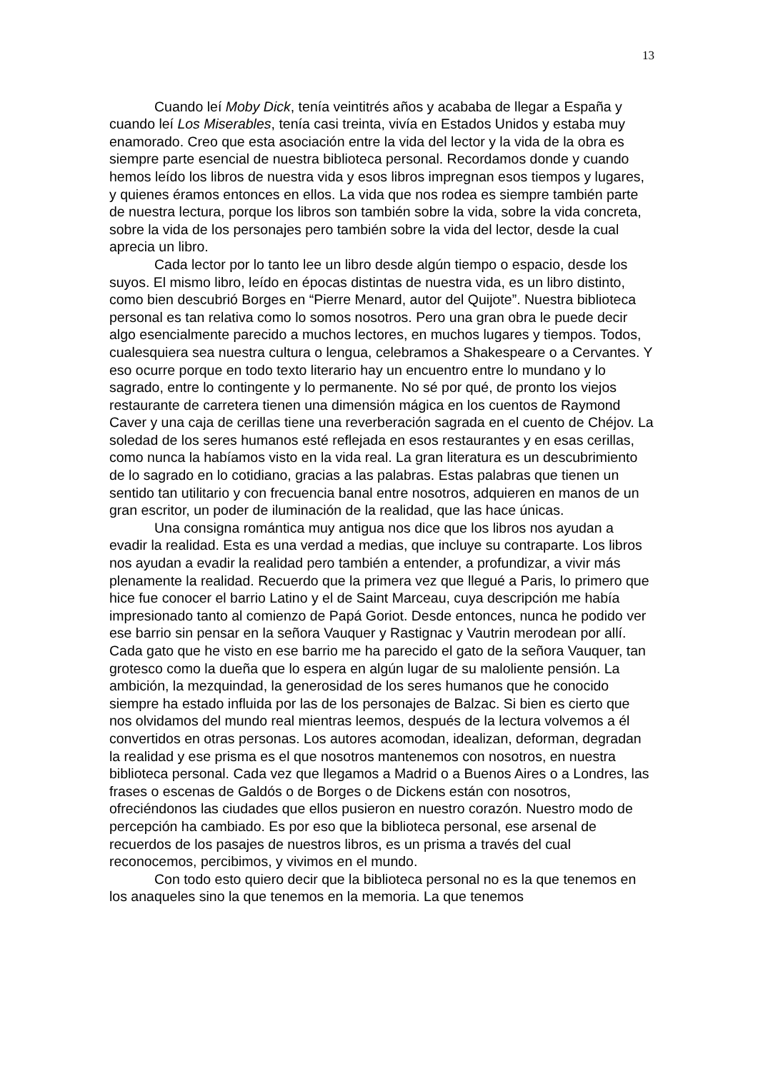13
Cuando leí Moby Dick, tenía veintitrés años y acababa de llegar a España y cuando leí Los Miserables, tenía casi treinta, vivía en Estados Unidos y estaba muy enamorado. Creo que esta asociación entre la vida del lector y la vida de la obra es siempre parte esencial de nuestra biblioteca personal. Recordamos donde y cuando hemos leído los libros de nuestra vida y esos libros impregnan esos tiempos y lugares, y quienes éramos entonces en ellos. La vida que nos rodea es siempre también parte de nuestra lectura, porque los libros son también sobre la vida, sobre la vida concreta, sobre la vida de los personajes pero también sobre la vida del lector, desde la cual aprecia un libro.
Cada lector por lo tanto lee un libro desde algún tiempo o espacio, desde los suyos. El mismo libro, leído en épocas distintas de nuestra vida, es un libro distinto, como bien descubrió Borges en “Pierre Menard, autor del Quijote”. Nuestra biblioteca personal es tan relativa como lo somos nosotros. Pero una gran obra le puede decir algo esencialmente parecido a muchos lectores, en muchos lugares y tiempos. Todos, cualesquiera sea nuestra cultura o lengua, celebramos a Shakespeare o a Cervantes. Y eso ocurre porque en todo texto literario hay un encuentro entre lo mundano y lo sagrado, entre lo contingente y lo permanente. No sé por qué, de pronto los viejos restaurante de carretera tienen una dimensión mágica en los cuentos de Raymond Caver y una caja de cerillas tiene una reverberación sagrada en el cuento de Chéjov. La soledad de los seres humanos esté reflejada en esos restaurantes y en esas cerillas, como nunca la habíamos visto en la vida real. La gran literatura es un descubrimiento de lo sagrado en lo cotidiano, gracias a las palabras. Estas palabras que tienen un sentido tan utilitario y con frecuencia banal entre nosotros, adquieren en manos de un gran escritor, un poder de iluminación de la realidad, que las hace únicas.
Una consigna romántica muy antigua nos dice que los libros nos ayudan a evadir la realidad. Esta es una verdad a medias, que incluye su contraparte. Los libros nos ayudan a evadir la realidad pero también a entender, a profundizar, a vivir más plenamente la realidad. Recuerdo que la primera vez que llegué a Paris, lo primero que hice fue conocer el barrio Latino y el de Saint Marceau, cuya descripción me había impresionado tanto al comienzo de Papá Goriot. Desde entonces, nunca he podido ver ese barrio sin pensar en la señora Vauquer y Rastignac y Vautrin merodean por allí. Cada gato que he visto en ese barrio me ha parecido el gato de la señora Vauquer, tan grotesco como la dueña que lo espera en algún lugar de su maloliente pensión. La ambición, la mezquindad, la generosidad de los seres humanos que he conocido siempre ha estado influida por las de los personajes de Balzac. Si bien es cierto que nos olvidamos del mundo real mientras leemos, después de la lectura volvemos a él convertidos en otras personas. Los autores acomodan, idealizan, deforman, degradan la realidad y ese prisma es el que nosotros mantenemos con nosotros, en nuestra biblioteca personal. Cada vez que llegamos a Madrid o a Buenos Aires o a Londres, las frases o escenas de Galdós o de Borges o de Dickens están con nosotros, ofreciéndonos las ciudades que ellos pusieron en nuestro corazón. Nuestro modo de percepción ha cambiado. Es por eso que la biblioteca personal, ese arsenal de recuerdos de los pasajes de nuestros libros, es un prisma a través del cual reconocemos, percibimos, y vivimos en el mundo.
Con todo esto quiero decir que la biblioteca personal no es la que tenemos en los anaqueles sino la que tenemos en la memoria. La que tenemos